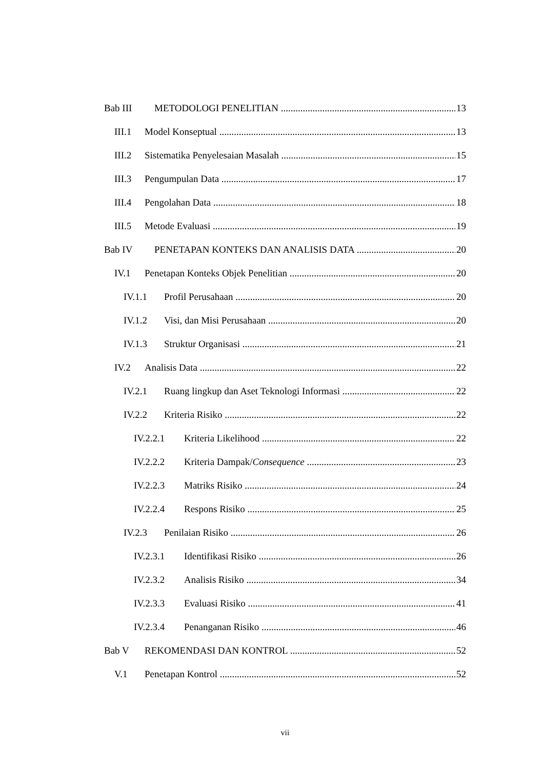Bab III METODOLOGI PENELITIAN 13
III.1 Model Konseptual 13
III.2 Sistematika Penyelesaian Masalah 15
III.3 Pengumpulan Data 17
III.4 Pengolahan Data 18
III.5 Metode Evaluasi 19
Bab IV PENETAPAN KONTEKS DAN ANALISIS DATA 20
IV.1 Penetapan Konteks Objek Penelitian 20
IV.1.1 Profil Perusahaan 20
IV.1.2 Visi, dan Misi Perusahaan 20
IV.1.3 Struktur Organisasi 21
IV.2 Analisis Data 22
IV.2.1 Ruang lingkup dan Aset Teknologi Informasi 22
IV.2.2 Kriteria Risiko 22
IV.2.2.1 Kriteria Likelihood 22
IV.2.2.2 Kriteria Dampak/Consequence 23
IV.2.2.3 Matriks Risiko 24
IV.2.2.4 Respons Risiko 25
IV.2.3 Penilaian Risiko 26
IV.2.3.1 Identifikasi Risiko 26
IV.2.3.2 Analisis Risiko 34
IV.2.3.3 Evaluasi Risiko 41
IV.2.3.4 Penanganan Risiko 46
Bab V REKOMENDASI DAN KONTROL 52
V.1 Penetapan Kontrol 52
vii